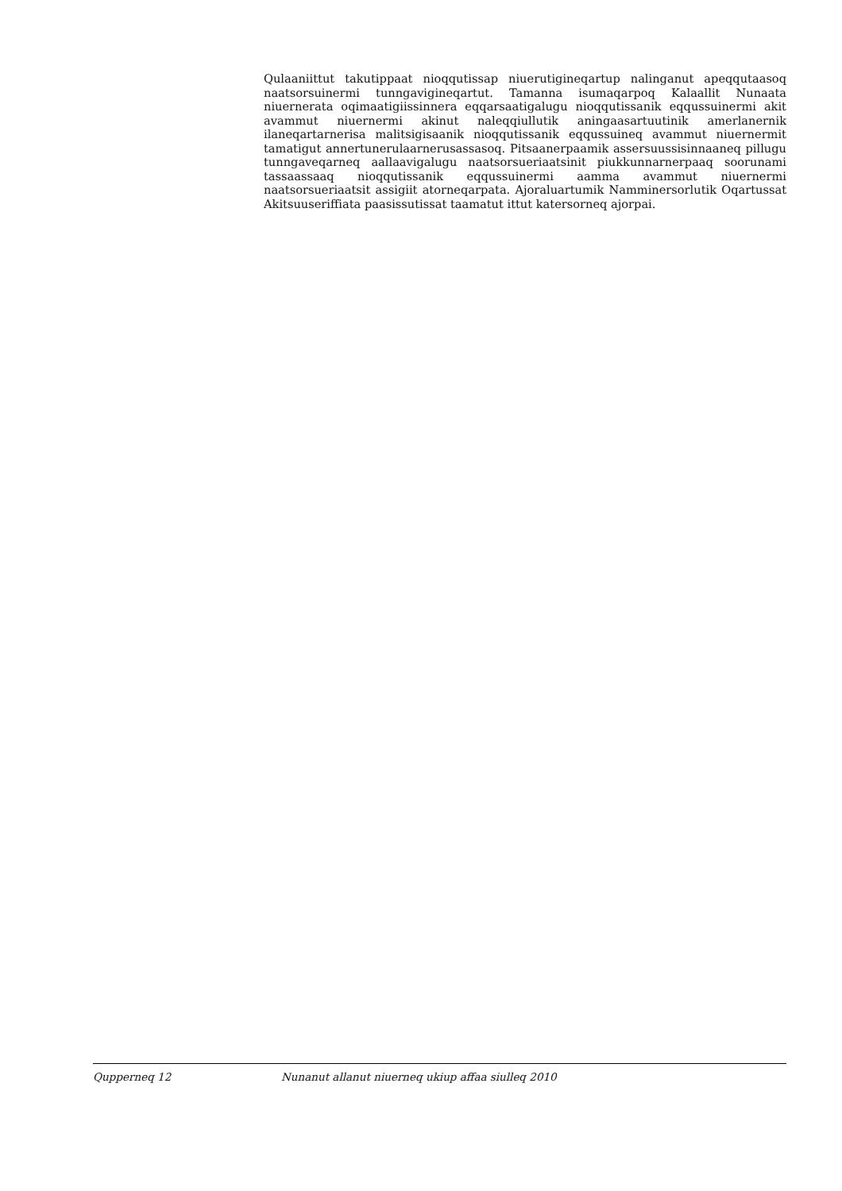Qulaaniittut takutippaat nioqqutissap niuerutigineqartup nalinganut apeqqutaasoq naatsorsuinermi tunngavigineqartut. Tamanna isumaqarpoq Kalaallit Nunaata niuernerata oqimaatigiissinnera eqqarsaatigalugu nioqqutissanik eqqussuinermi akit avammut niuernermi akinut naleqqiullutik aningaasartuutinik amerlanernik ilaneqartarnerisa malitsigisaanik nioqqutissanik eqqussuineq avammut niuernermit tamatigut annertunerulaarnerusassasoq. Pitsaanerpaamik assersuussisinnaaneq pillugu tunngaveqarneq aallaavigalugu naatsorsueriaatsinit piukkunnarnerpaaq soorunami tassaassaaq nioqqutissanik eqqussuinermi aamma avammut niuernermi naatsorsueriaatsit assigiit atorneqarpata. Ajoraluartumik Namminersorlutik Oqartussat Akitsuuseriffiata paasissutissat taamatut ittut katersorneq ajorpai.
Qupperneq 12 Nunanut allanut niuerneq ukiup affaa siulleq 2010